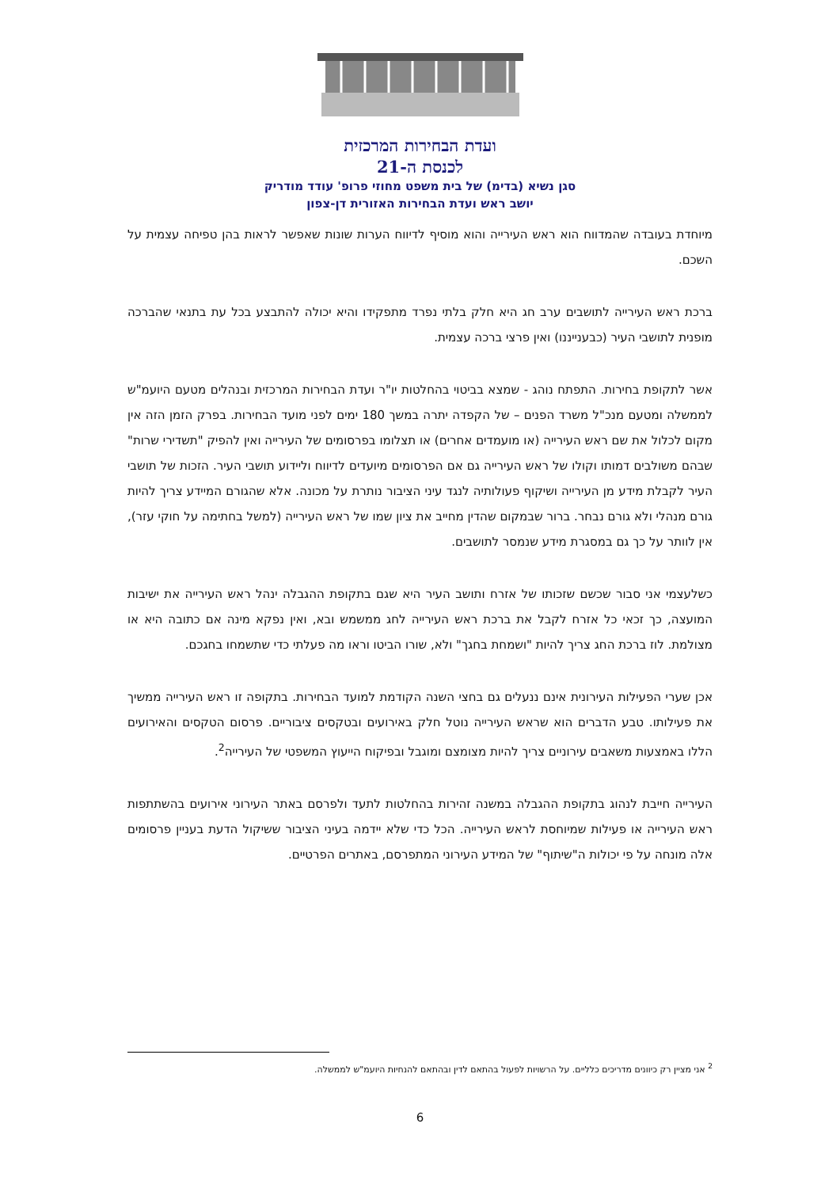ועדת הבחירות המרכזית
לכנסת ה-21
סגן נשיא (בדימ) של בית משפט מחוזי פרופ' עודד מודריק
יושב ראש ועדת הבחירות האזורית דן-צפון
מיוחדת בעובדה שהמדווח הוא ראש העירייה והוא מוסיף לדיווח הערות שונות שאפשר לראות בהן טפיחה עצמית על השכם.
ברכת ראש העירייה לתושבים ערב חג היא חלק בלתי נפרד מתפקידו והיא יכולה להתבצע בכל עת בתנאי שהברכה מופנית לתושבי העיר (כבענייננו) ואין פרצי ברכה עצמית.
אשר לתקופת בחירות. התפתח נוהג - שמצא בביטוי בהחלטות יו"ר ועדת הבחירות המרכזית ובנהלים מטעם היועמ"ש לממשלה ומטעם מנכ"ל משרד הפנים – של הקפדה יתרה במשך 180 ימים לפני מועד הבחירות. בפרק הזמן הזה אין מקום לכלול את שם ראש העירייה (או מועמדים אחרים) או תצלומו בפרסומים של העירייה ואין להפיק "תשדירי שרות" שבהם משולבים דמותו וקולו של ראש העירייה גם אם הפרסומים מיועדים לדיווח וליידוע תושבי העיר. הזכות של תושבי העיר לקבלת מידע מן העירייה ושיקוף פעולותיה לנגד עיני הציבור נותרת על מכונה. אלא שהגורם המיידע צריך להיות גורם מנהלי ולא גורם נבחר. ברור שבמקום שהדין מחייב את ציון שמו של ראש העירייה (למשל בחתימה על חוקי עזר), אין לוותר על כך גם במסגרת מידע שנמסר לתושבים.
כשלעצמי אני סבור שכשם שזכותו של אזרח ותושב העיר היא שגם בתקופת ההגבלה ינהל ראש העירייה את ישיבות המועצה, כך זכאי כל אזרח לקבל את ברכת ראש העירייה לחג ממשמש ובא, ואין נפקא מינה אם כתובה היא או מצולמת. לוז ברכת החג צריך להיות "ושמחת בחגך" ולא, שורו הביטו וראו מה פעלתי כדי שתשמחו בחגכם.
אכן שערי הפעילות העירונית אינם ננעלים גם בחצי השנה הקודמת למועד הבחירות. בתקופה זו ראש העירייה ממשיך את פעילותו. טבע הדברים הוא שראש העירייה נוטל חלק באירועים ובטקסים ציבוריים. פרסום הטקסים והאירועים הללו באמצעות משאבים עירוניים צריך להיות מצומצם ומוגבל ובפיקוח הייעוץ המשפטי של העירייה<sup>2</sup>.
העירייה חייבת לנהוג בתקופת ההגבלה במשנה זהירות בהחלטות לתעד ולפרסם באתר העירוני אירועים בהשתתפות ראש העירייה או פעילות שמיוחסת לראש העירייה. הכל כדי שלא יידמה בעיני הציבור ששיקול הדעת בעניין פרסומים אלה מונחה על פי יכולות ה"שיתוף" של המידע העירוני המתפרסם, באתרים הפרטיים.
<sup>2</sup> אני מציין רק כיוונים מדריכים כלליים. על הרשויות לפעול בהתאם לדין ובהתאם להנחיות היועמ"ש לממשלה.
6